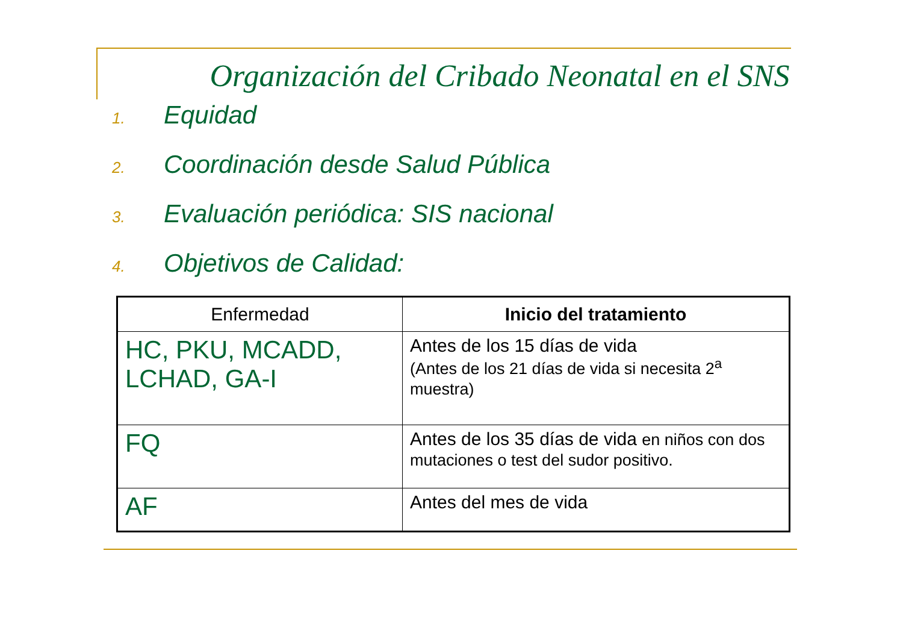Organización del Cribado Neonatal en el SNS
1. Equidad
2. Coordinación desde Salud Pública
3. Evaluación periódica: SIS nacional
4. Objetivos de Calidad:
| Enfermedad | Inicio del tratamiento |
| --- | --- |
| HC, PKU, MCADD, LCHAD, GA-I | Antes de los 15 días de vida (Antes de los 21 días de vida si necesita 2<sup>a</sup> muestra) |
| FQ | Antes de los 35 días de vida en niños con dos mutaciones o test del sudor positivo. |
| AF | Antes del mes de vida |